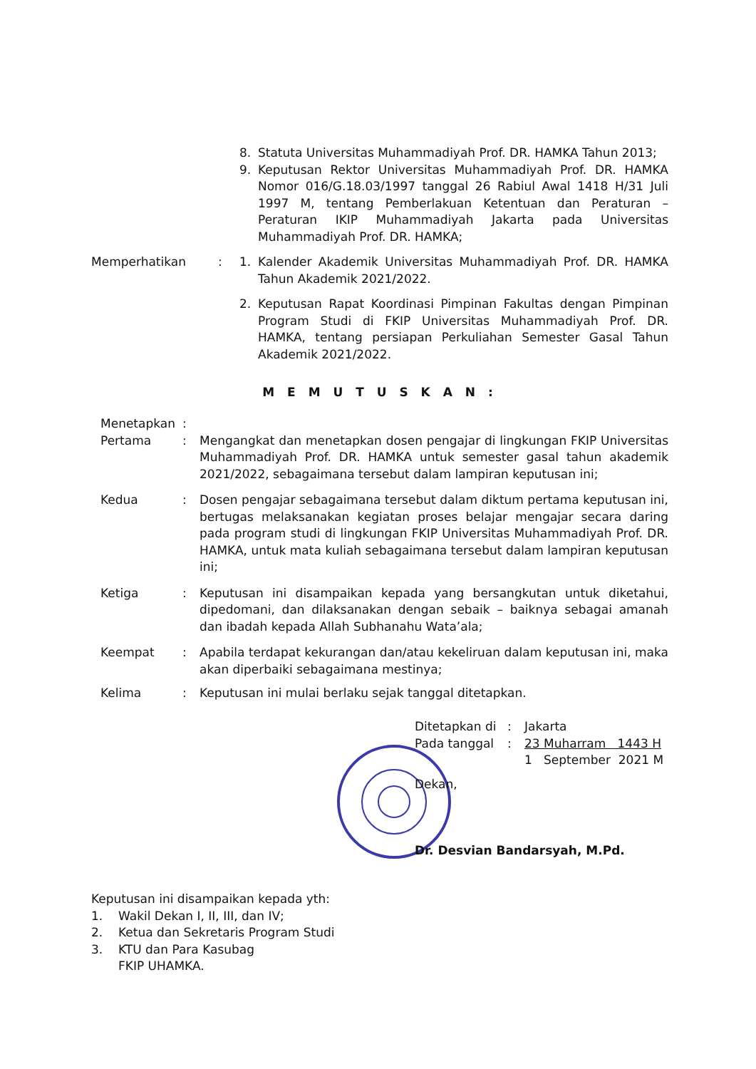8. Statuta Universitas Muhammadiyah Prof. DR. HAMKA Tahun 2013;
9. Keputusan Rektor Universitas Muhammadiyah Prof. DR. HAMKA Nomor 016/G.18.03/1997 tanggal 26 Rabiul Awal 1418 H/31 Juli 1997 M, tentang Pemberlakuan Ketentuan dan Peraturan – Peraturan IKIP Muhammadiyah Jakarta pada Universitas Muhammadiyah Prof. DR. HAMKA;
Memperhatikan : 1. Kalender Akademik Universitas Muhammadiyah Prof. DR. HAMKA Tahun Akademik 2021/2022.
2. Keputusan Rapat Koordinasi Pimpinan Fakultas dengan Pimpinan Program Studi di FKIP Universitas Muhammadiyah Prof. DR. HAMKA, tentang persiapan Perkuliahan Semester Gasal Tahun Akademik 2021/2022.
M E M U T U S K A N :
Menetapkan :
Pertama : Mengangkat dan menetapkan dosen pengajar di lingkungan FKIP Universitas Muhammadiyah Prof. DR. HAMKA untuk semester gasal tahun akademik 2021/2022, sebagaimana tersebut dalam lampiran keputusan ini;
Kedua : Dosen pengajar sebagaimana tersebut dalam diktum pertama keputusan ini, bertugas melaksanakan kegiatan proses belajar mengajar secara daring pada program studi di lingkungan FKIP Universitas Muhammadiyah Prof. DR. HAMKA, untuk mata kuliah sebagaimana tersebut dalam lampiran keputusan ini;
Ketiga : Keputusan ini disampaikan kepada yang bersangkutan untuk diketahui, dipedomani, dan dilaksanakan dengan sebaik – baiknya sebagai amanah dan ibadah kepada Allah Subhanahu Wata’ala;
Keempat : Apabila terdapat kekurangan dan/atau kekeliruan dalam keputusan ini, maka akan diperbaiki sebagaimana mestinya;
Kelima : Keputusan ini mulai berlaku sejak tanggal ditetapkan.
Ditetapkan di
: Jakarta
Pada tanggal : 23 Muharram 1443 H
1 September 2021 M
Dekan,
Dr. Desvian Bandarsyah, M.Pd.
Keputusan ini disampaikan kepada yth:
1. Wakil Dekan I, II, III, dan IV;
2. Ketua dan Sekretaris Program Studi
3. KTU dan Para Kasubag
FKIP UHAMKA.